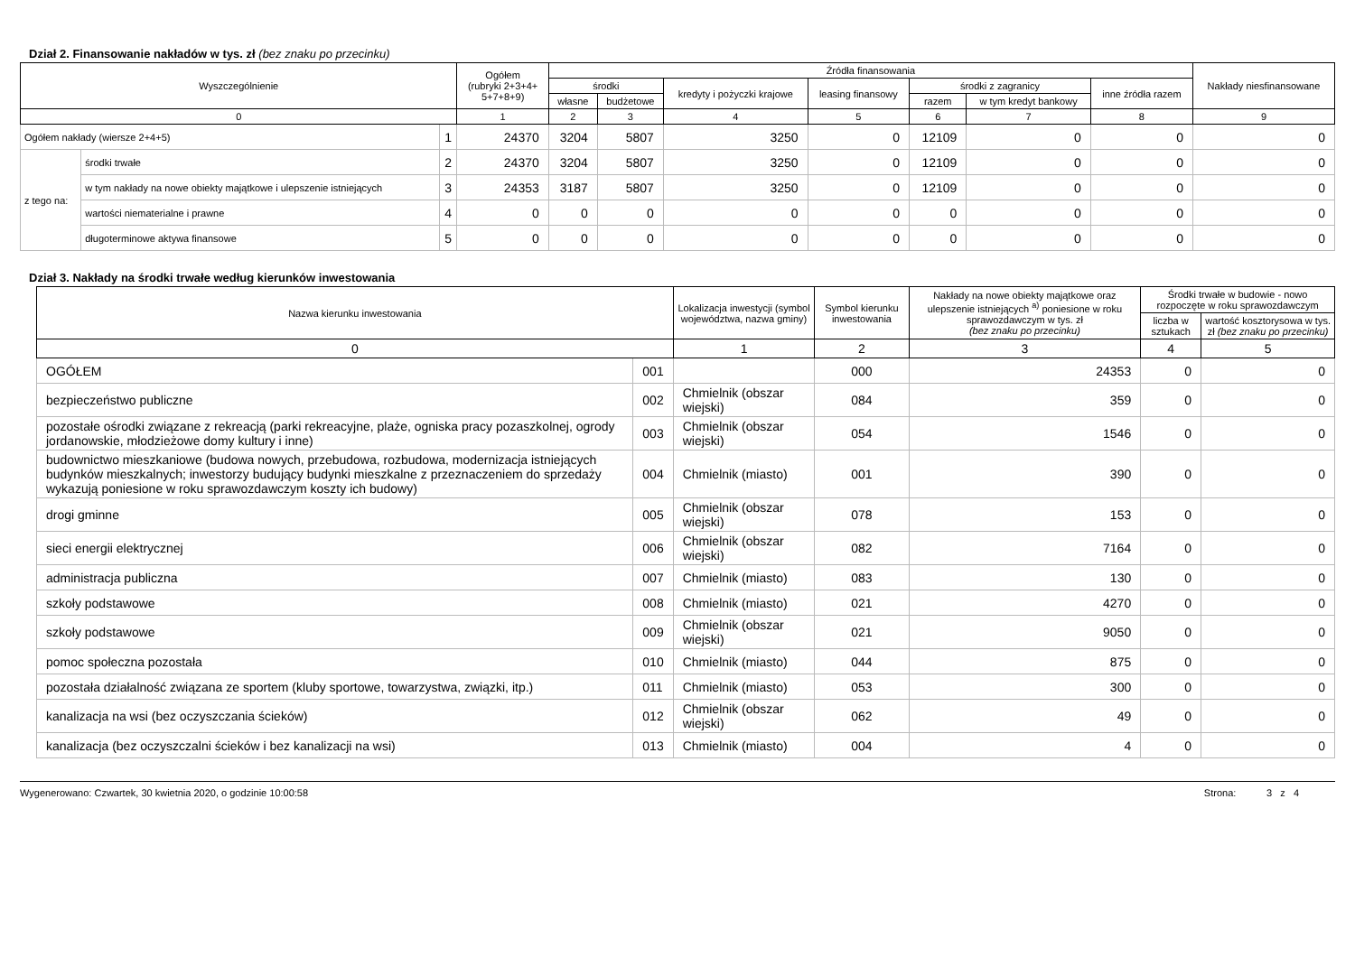Dział 2. Finansowanie nakładów w tys. zł (bez znaku po przecinku)
| Wyszczególnienie | | | Ogółem (rubryki 2+3+4+ 5+7+8+9) | Źródła finansowania | | | | | | | Nakłady niesfinansowane |
| --- | --- | --- | --- | --- | --- | --- | --- | --- | --- | --- | --- |
| | | | | środki | | kredyty i pożyczki krajowe | leasing finansowy | środki z zagranicy | | inne źródła razem | |
| | | | | własne | budżetowe | | | razem | w tym kredyt bankowy | | |
| 0 | | | 1 | 2 | 3 | 4 | 5 | 6 | 7 | 8 | 9 |
| Ogółem nakłady (wiersze 2+4+5) | | 1 | 24370 | 3204 | 5807 | 3250 | 0 | 12109 | 0 | 0 | 0 |
| z tego na: | środki trwałe | 2 | 24370 | 3204 | 5807 | 3250 | 0 | 12109 | 0 | 0 | 0 |
| | w tym nakłady na nowe obiekty majątkowe i ulepszenie istniejących | 3 | 24353 | 3187 | 5807 | 3250 | 0 | 12109 | 0 | 0 | 0 |
| | wartości niematerialne i prawne | 4 | 0 | 0 | 0 | 0 | 0 | 0 | 0 | 0 | 0 |
| | długoterminowe aktywa finansowe | 5 | 0 | 0 | 0 | 0 | 0 | 0 | 0 | 0 | 0 |
Dział 3. Nakłady na środki trwałe według kierunków inwestowania
| Nazwa kierunku inwestowania | | Lokalizacja inwestycji (symbol województwa, nazwa gminy) | Symbol kierunku inwestowania | Nakłady na nowe obiekty majątkowe oraz ulepszenie istniejących <sup>a)</sup> poniesione w roku sprawozdawczym w tys. zł (bez znaku po przecinku) | Środki trwałe w budowie - nowo rozpoczęte w roku sprawozdawczym | |
| --- | --- | --- | --- | --- | --- | --- |
| | | | | | liczba w sztukach | wartość kosztorysowa w tys. zł (bez znaku po przecinku) |
| 0 | | 1 | 2 | 3 | 4 | 5 |
| OGÓŁEM | 001 | | 000 | 24353 | 0 | 0 |
| bezpieczeństwo publiczne | 002 | Chmielnik (obszar wiejski) | 084 | 359 | 0 | 0 |
| pozostałe ośrodki związane z rekreacją (parki rekreacyjne, plaże, ogniska pracy pozaszkolnej, ogrody jordanowskie, młodzieżowe domy kultury i inne) | 003 | Chmielnik (obszar wiejski) | 054 | 1546 | 0 | 0 |
| budownictwo mieszkaniowe (budowa nowych, przebudowa, rozbudowa, modernizacja istniejących budynków mieszkalnych; inwestorzy budujący budynki mieszkalne z przeznaczeniem do sprzedaży wykazują poniesione w roku sprawozdawczym koszty ich budowy) | 004 | Chmielnik (miasto) | 001 | 390 | 0 | 0 |
| drogi gminne | 005 | Chmielnik (obszar wiejski) | 078 | 153 | 0 | 0 |
| sieci energii elektrycznej | 006 | Chmielnik (obszar wiejski) | 082 | 7164 | 0 | 0 |
| administracja publiczna | 007 | Chmielnik (miasto) | 083 | 130 | 0 | 0 |
| szkoły podstawowe | 008 | Chmielnik (miasto) | 021 | 4270 | 0 | 0 |
| szkoły podstawowe | 009 | Chmielnik (obszar wiejski) | 021 | 9050 | 0 | 0 |
| pomoc społeczna pozostała | 010 | Chmielnik (miasto) | 044 | 875 | 0 | 0 |
| pozostała działalność związana ze sportem (kluby sportowe, towarzystwa, związki, itp.) | 011 | Chmielnik (miasto) | 053 | 300 | 0 | 0 |
| kanalizacja na wsi (bez oczyszczania ścieków) | 012 | Chmielnik (obszar wiejski) | 062 | 49 | 0 | 0 |
| kanalizacja (bez oczyszczalni ścieków i bez kanalizacji na wsi) | 013 | Chmielnik (miasto) | 004 | 4 | 0 | 0 |
Wygenerowano: Czwartek, 30 kwietnia 2020, o godzinie 10:00:58 Strona: 3 z 4